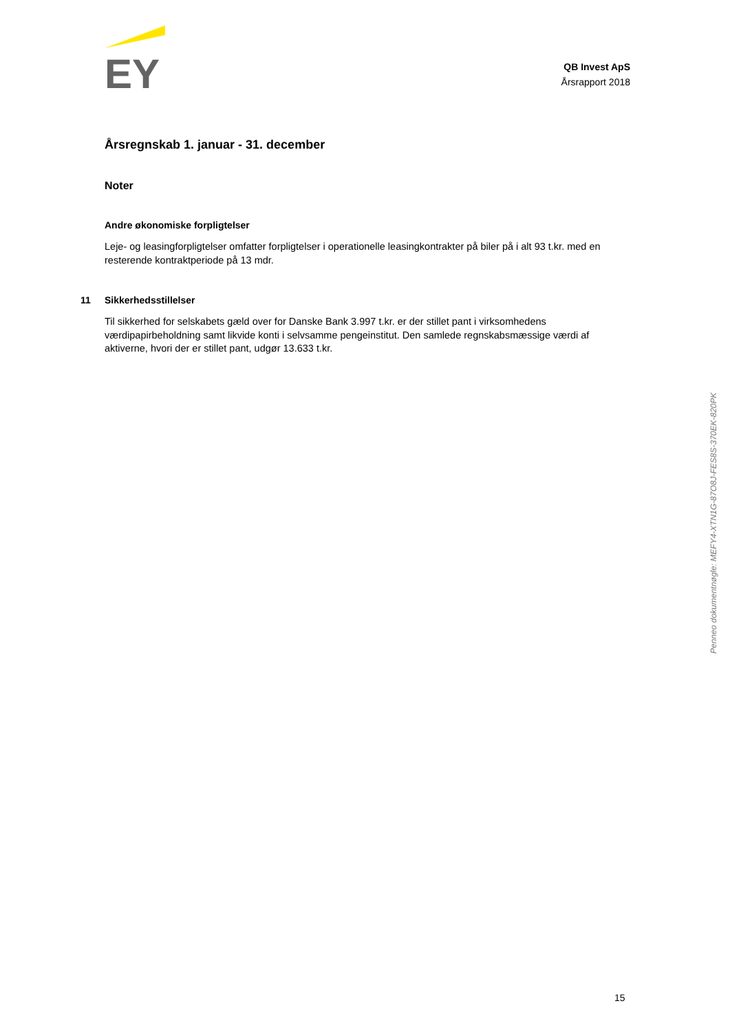EY
QB Invest ApS
Årsrapport 2018
Årsregnskab 1. januar - 31. december
Noter
Andre økonomiske forpligtelser
Leje- og leasingforpligtelser omfatter forpligtelser i operationelle leasingkontrakter på biler på i alt 93 t.kr. med en resterende kontraktperiode på 13 mdr.
11 Sikkerhedsstillelser
Til sikkerhed for selskabets gæld over for Danske Bank 3.997 t.kr. er der stillet pant i virksomhedens værdipapirbeholdning samt likvide konti i selvsamme pengeinstitut. Den samlede regnskabsmæssige værdi af aktiverne, hvori der er stillet pant, udgør 13.633 t.kr.
Penneo dokumentnøgle: MEFY4-XTN1G-87O8J-FES8S-370EK-820PK
15